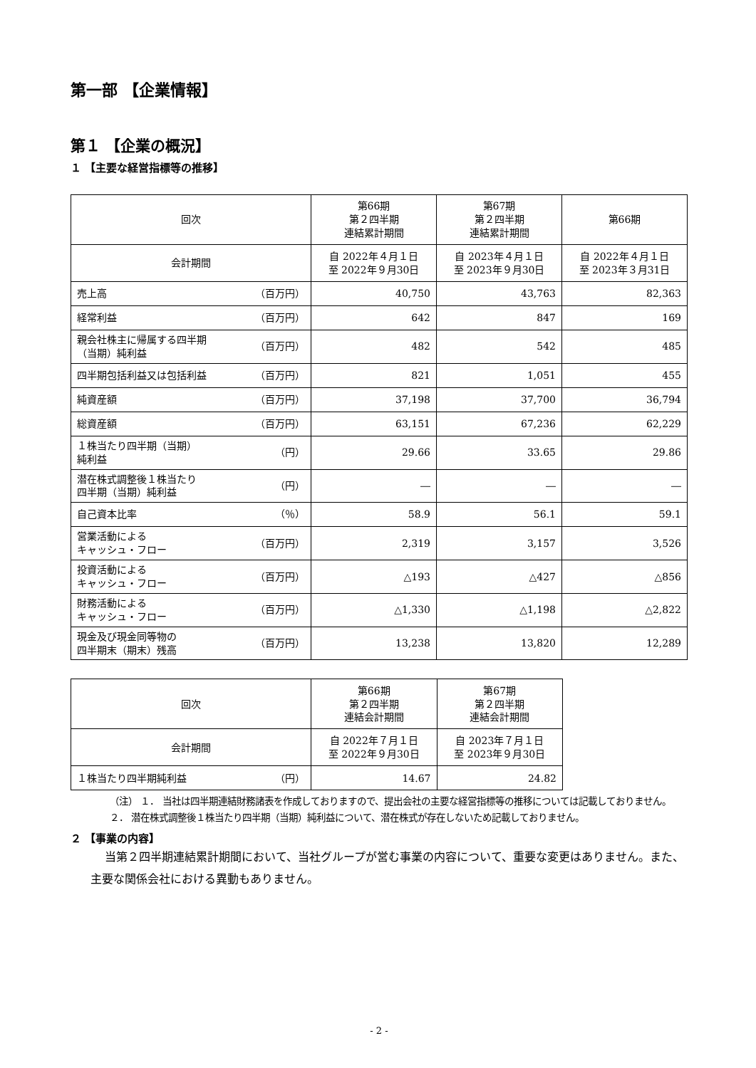第一部 【企業情報】
第１ 【企業の概況】
１ 【主要な経営指標等の推移】
| 回次 | 第66期 第２四半期 連結累計期間 | 第67期 第２四半期 連結累計期間 | 第66期 |
| --- | --- | --- | --- |
| 会計期間 | 自 2022年４月１日 至 2022年９月30日 | 自 2023年４月１日 至 2023年９月30日 | 自 2022年４月１日 至 2023年３月31日 |
| 売上高 （百万円） | 40,750 | 43,763 | 82,363 |
| 経常利益 （百万円） | 642 | 847 | 169 |
| 親会社株主に帰属する四半期 （当期）純利益 （百万円） | 482 | 542 | 485 |
| 四半期包括利益又は包括利益 （百万円） | 821 | 1,051 | 455 |
| 純資産額 （百万円） | 37,198 | 37,700 | 36,794 |
| 総資産額 （百万円） | 63,151 | 67,236 | 62,229 |
| １株当たり四半期（当期） 純利益 （円） | 29.66 | 33.65 | 29.86 |
| 潜在株式調整後１株当たり 四半期（当期）純利益 （円） | ― | ― | ― |
| 自己資本比率 （％） | 58.9 | 56.1 | 59.1 |
| 営業活動による キャッシュ・フロー （百万円） | 2,319 | 3,157 | 3,526 |
| 投資活動による キャッシュ・フロー （百万円） | △193 | △427 | △856 |
| 財務活動による キャッシュ・フロー （百万円） | △1,330 | △1,198 | △2,822 |
| 現金及び現金同等物の 四半期末（期末）残高 （百万円） | 13,238 | 13,820 | 12,289 |
| 回次 | 第66期 第２四半期 連結会計期間 | 第67期 第２四半期 連結会計期間 |
| --- | --- | --- |
| 会計期間 | 自 2022年７月１日 至 2022年９月30日 | 自 2023年７月１日 至 2023年９月30日 |
| １株当たり四半期純利益 （円） | 14.67 | 24.82 |
（注） １． 当社は四半期連結財務諸表を作成しておりますので、提出会社の主要な経営指標等の推移については記載しておりません。
２． 潜在株式調整後１株当たり四半期（当期）純利益について、潜在株式が存在しないため記載しておりません。
２ 【事業の内容】
当第２四半期連結累計期間において、当社グループが営む事業の内容について、重要な変更はありません。また、主要な関係会社における異動もありません。
- 2 -